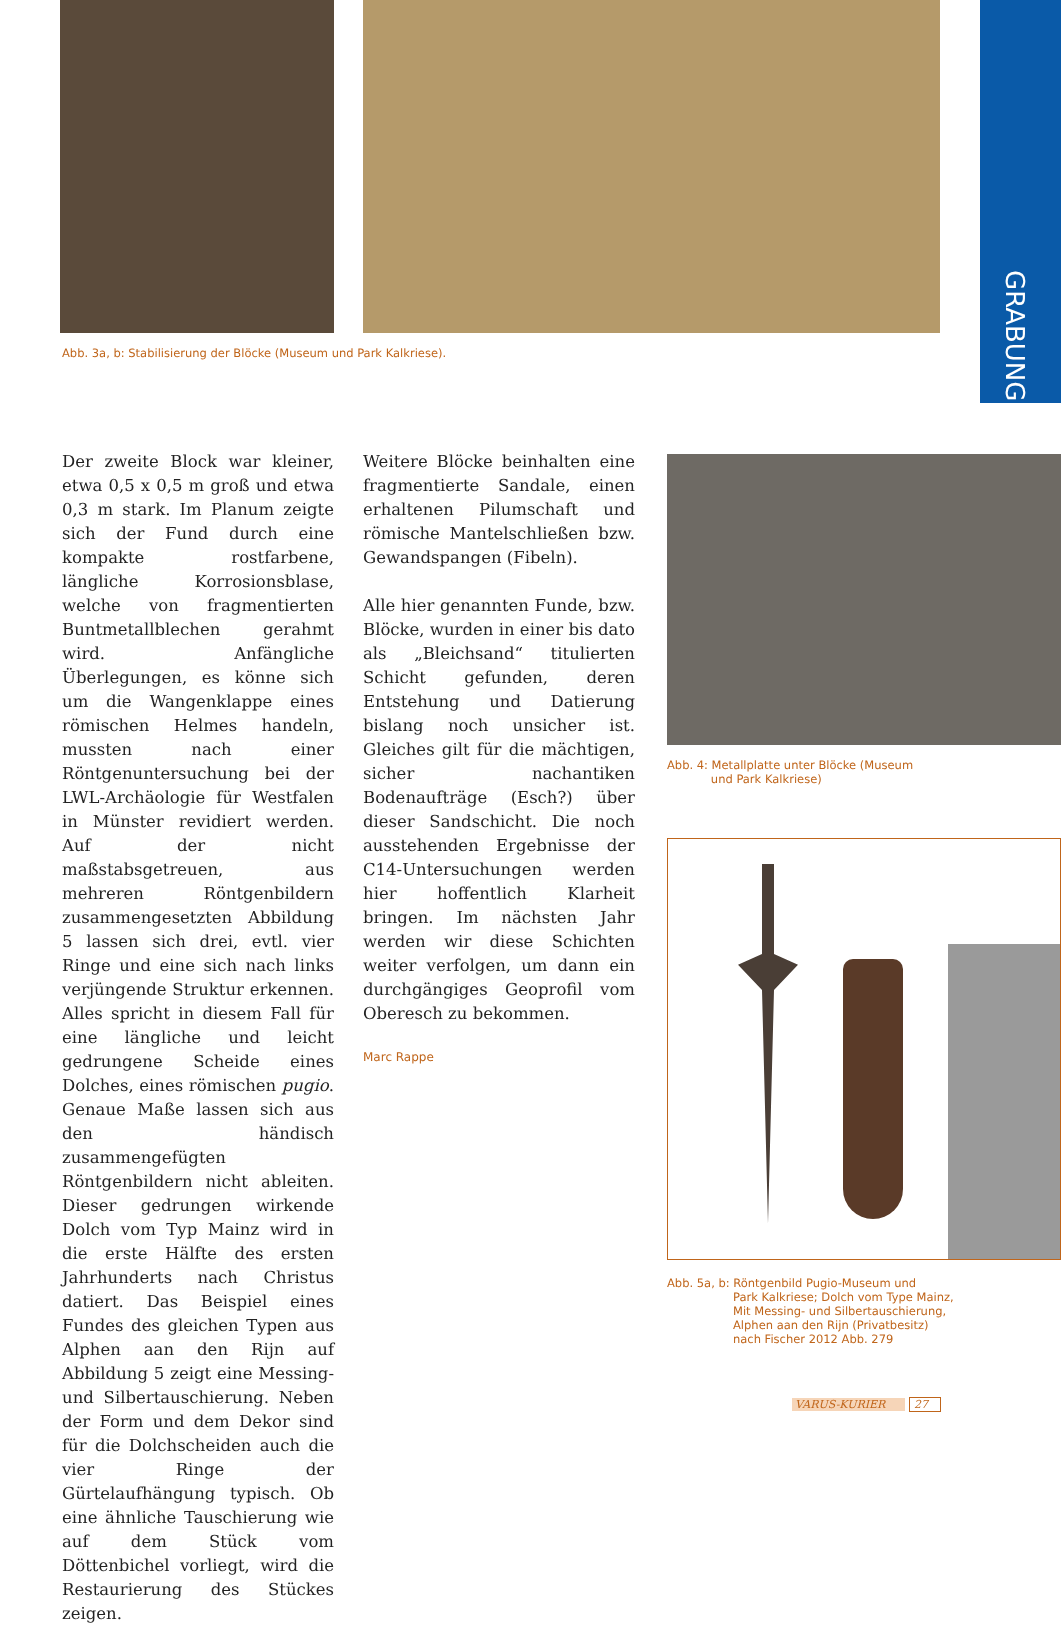GRABUNG
Abb. 3a, b: Stabilisierung der Blöcke (Museum und Park Kalkriese).
Der zweite Block war kleiner, etwa 0,5 x 0,5 m groß und etwa 0,3 m stark. Im Planum zeigte sich der Fund durch eine kompakte rostfarbene, längliche Korrosionsblase, welche von fragmentierten Buntmetallblechen gerahmt wird. Anfängliche Überlegungen, es könne sich um die Wangenklappe eines römischen Helmes handeln, mussten nach einer Röntgenuntersuchung bei der LWL-Archäologie für Westfalen in Münster revidiert werden. Auf der nicht maßstabsgetreuen, aus mehreren Röntgenbildern zusammengesetzten Abbildung 5 lassen sich drei, evtl. vier Ringe und eine sich nach links verjüngende Struktur erkennen. Alles spricht in diesem Fall für eine längliche und leicht gedrungene Scheide eines Dolches, eines römischen pugio. Genaue Maße lassen sich aus den händisch zusammengefügten Röntgenbildern nicht ableiten. Dieser gedrungen wirkende Dolch vom Typ Mainz wird in die erste Hälfte des ersten Jahrhunderts nach Christus datiert. Das Beispiel eines Fundes des gleichen Typen aus Alphen aan den Rijn auf Abbildung 5 zeigt eine Messing- und Silbertauschierung. Neben der Form und dem Dekor sind für die Dolchscheiden auch die vier Ringe der Gürtelaufhängung typisch. Ob eine ähnliche Tauschierung wie auf dem Stück vom Döttenbichel vorliegt, wird die Restaurierung des Stückes zeigen.
Weitere Blöcke beinhalten eine fragmentierte Sandale, einen erhaltenen Pilumschaft und römische Mantelschließen bzw. Gewandspangen (Fibeln).
Alle hier genannten Funde, bzw. Blöcke, wurden in einer bis dato als „Bleichsand“ titulierten Schicht gefunden, deren Entstehung und Datierung bislang noch unsicher ist. Gleiches gilt für die mächtigen, sicher nachantiken Bodenaufträge (Esch?) über dieser Sandschicht. Die noch ausstehenden Ergebnisse der C14-Untersuchungen werden hier hoffentlich Klarheit bringen. Im nächsten Jahr werden wir diese Schichten weiter verfolgen, um dann ein durchgängiges Geoprofil vom Oberesch zu bekommen.
Marc Rappe
Abb. 4: Metallplatte unter Blöcke (Museum
und Park Kalkriese)
Abb. 5a, b: Röntgenbild Pugio-Museum und
Park Kalkriese; Dolch vom Type Mainz, Mit Messing- und Silbertauschierung, Alphen aan den Rijn (Privatbesitz) nach Fischer 2012 Abb. 279
VARUS-KURIER 27